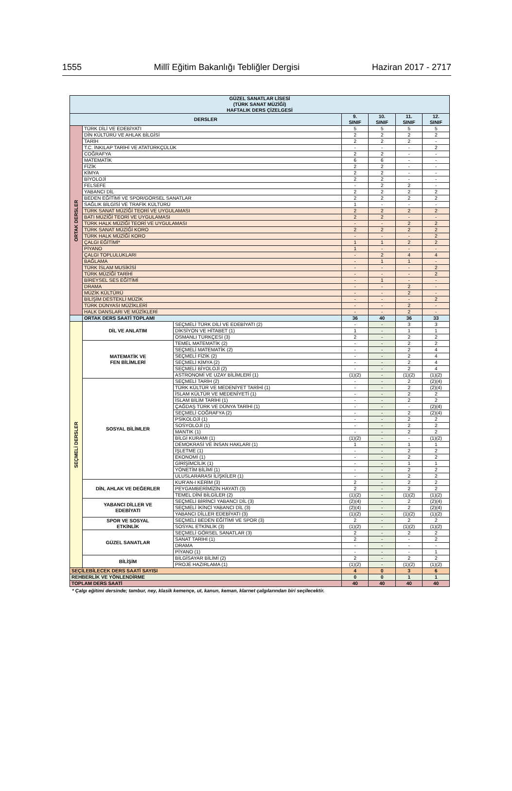1555 Millî Eğitim Bakanlığı Tebliğler Dergisi Haziran 2017 - 2717
| GÜZEL SANATLAR LİSESİ (TÜRK SANAT MÜZİĞİ) HAFTALIK DERS ÇİZELGESİ | | | | | | |
| --- | --- | --- | --- | --- | --- | --- |
| DERSLER | | | 9. SINIF | 10. SINIF | 11. SINIF | 12. SINIF |
| ORTAK DERSLER | TÜRK DİLİ VE EDEBİYATI | | 5 | 5 | 5 | 5 |
| | DİN KÜLTÜRÜ VE AHLAK BİLGİSİ | | 2 | 2 | 2 | 2 |
| | TARİH | | 2 | 2 | 2 | - |
| | T.C. İNKILAP TARİHİ VE ATATÜRKÇÜLÜK | | - | - | - | 2 |
| | COĞRAFYA | | 2 | 2 | - | - |
| | MATEMATİK | | 6 | 6 | - | - |
| | FİZİK | | 2 | 2 | - | - |
| | KİMYA | | 2 | 2 | - | - |
| | BİYOLOJİ | | 2 | 2 | - | - |
| | FELSEFE | | - | 2 | 2 | - |
| | YABANCI DİL | | 2 | 2 | 2 | 2 |
| | BEDEN EĞİTİMİ VE SPOR/GÖRSEL SANATLAR | | 2 | 2 | 2 | 2 |
| | SAĞLIK BİLGİSİ VE TRAFİK KÜLTÜRÜ | | 1 | - | - | - |
| | TÜRK SANAT MÜZİĞİ TEORİ VE UYGULAMASI | | 2 | 2 | 2 | 2 |
| | BATI MÜZİĞİ TEORİ VE UYGULAMASI | | 2 | 2 | - | - |
| | TÜRK HALK MÜZİĞİ TEORİ VE UYGULAMASI | | - | - | 2 | 2 |
| | TÜRK SANAT MÜZİĞİ KORO | | 2 | 2 | 2 | 2 |
| | TÜRK HALK MÜZİĞİ KORO | | - | - | - | 2 |
| | ÇALGI EĞİTİMİ* | | 1 | 1 | 2 | 2 |
| | PİYANO | | 1 | - | - | - |
| | ÇALGI TOPLULUKLARI | | - | 2 | 4 | 4 |
| | BAĞLAMA | | - | 1 | 1 | - |
| | TÜRK İSLAM MUSİKİSİ | | - | - | - | 2 |
| | TÜRK MÜZİĞİ TARİHİ | | - | - | - | 2 |
| | BİREYSEL SES EĞİTİMİ | | - | 1 | - | - |
| | DRAMA | | - | - | 2 | - |
| | MÜZİK KÜLTÜRÜ | | - | - | 2 | - |
| | BİLİŞİM DESTEKLİ MÜZİK | | - | - | - | 2 |
| | TÜRK DÜNYASI MÜZİKLERİ | | - | - | 2 | - |
| | HALK DANSLARI VE MÜZİKLERİ | | - | - | 2 | - |
| | ORTAK DERS SAATİ TOPLAMI | | 36 | 40 | 36 | 33 |
| SEÇMELİ DERSLER | DİL VE ANLATIM | SEÇMELİ TÜRK DİLİ VE EDEBİYATI (2) | - | - | 3 | 3 |
| | | DİKSİYON VE HİTABET (1) | 1 | - | 1 | 1 |
| | | OSMANLI TÜRKÇESİ (3) | 2 | - | 2 | 2 |
| | MATEMATİK VE FEN BİLİMLERİ | TEMEL MATEMATİK (2) | - | - | 2 | 2 |
| | | SEÇMELİ MATEMATİK (2) | - | - | 2 | 4 |
| | | SEÇMELİ FİZİK (2) | - | - | 2 | 4 |
| | | SEÇMELİ KİMYA (2) | - | - | 2 | 4 |
| | | SEÇMELİ BİYOLOJİ (2) | - | - | 2 | 4 |
| | | ASTRONOMİ VE UZAY BİLİMLERİ (1) | (1)(2) | - | (1)(2) | (1)(2) |
| | SOSYAL BİLİMLER | SEÇMELİ TARİH (2) | - | - | 2 | (2)(4) |
| | | TÜRK KÜLTÜR VE MEDENİYET TARİHİ (1) | - | - | 2 | (2)(4) |
| | | İSLAM KÜLTÜR VE MEDENİYETİ (1) | - | - | 2 | 2 |
| | | İSLAM BİLİM TARİHİ (1) | - | - | 2 | 2 |
| | | ÇAĞDAŞ TÜRK VE DÜNYA TARİHİ (1) | - | - | - | (2)(4) |
| | | SEÇMELİ COĞRAFYA (2) | - | - | 2 | (2)(4) |
| | | PSİKOLOJİ (1) | - | - | 2 | 2 |
| | | SOSYOLOJİ (1) | - | - | 2 | 2 |
| | | MANTIK (1) | - | - | 2 | 2 |
| | | BİLGİ KURAMI (1) | (1)(2) | - | - | (1)(2) |
| | | DEMOKRASİ VE İNSAN HAKLARI (1) | 1 | - | 1 | 1 |
| | | İŞLETME (1) | - | - | 2 | 2 |
| | | EKONOMİ (1) | - | - | 2 | 2 |
| | | GİRİŞİMCİLİK (1) | - | - | 1 | 1 |
| | | YÖNETİM BİLİMİ (1) | - | - | 2 | 2 |
| | | ULUSLARARASI İLİŞKİLER (1) | - | - | 2 | 2 |
| | DİN, AHLAK VE DEĞERLER | KUR'AN-I KERİM (3) | 2 | - | 2 | 2 |
| | | PEYGAMBERİMİZİN HAYATI (3) | 2 | - | 2 | 2 |
| | | TEMEL DİNİ BİLGİLER (2) | (1)(2) | - | (1)(2) | (1)(2) |
| | YABANCI DİLLER VE EDEBİYATI | SEÇMELİ BİRİNCİ YABANCI DİL (3) | (2)(4) | - | 2 | (2)(4) |
| | | SEÇMELİ İKİNCİ YABANCI DİL (3) | (2)(4) | - | 2 | (2)(4) |
| | | YABANCI DİLLER EDEBİYATI (3) | (1)(2) | - | (1)(2) | (1)(2) |
| | SPOR VE SOSYAL ETKİNLİK | SEÇMELİ BEDEN EĞİTİMİ VE SPOR (3) | 2 | - | 2 | 2 |
| | | SOSYAL ETKİNLİK (3) | (1)(2) | - | (1)(2) | (1)(2) |
| | GÜZEL SANATLAR | SEÇMELİ GÖRSEL SANATLAR (3) | 2 | - | 2 | 2 |
| | | SANAT TARİHİ (1) | 2 | - | - | 2 |
| | | DRAMA | - | - | - | - |
| | | PİYANO (1) | - | - | - | 1 |
| | BİLİŞİM | BİLGİSAYAR BİLİMİ (2) | 2 | - | 2 | 2 |
| | | PROJE HAZIRLAMA (1) | (1)(2) | - | (1)(2) | (1)(2) |
| SEÇİLEBİLECEK DERS SAATİ SAYISI | | | 4 | 0 | 3 | 6 |
| REHBERLİK VE YÖNLENDİRME | | | 0 | 0 | 1 | 1 |
| TOPLAM DERS SAATİ | | | 40 | 40 | 40 | 40 |
* Çalgı eğitimi dersinde; tambur, ney, klasik kemençe, ut, kanun, keman, klarnet çalgılarından biri seçilecektir.